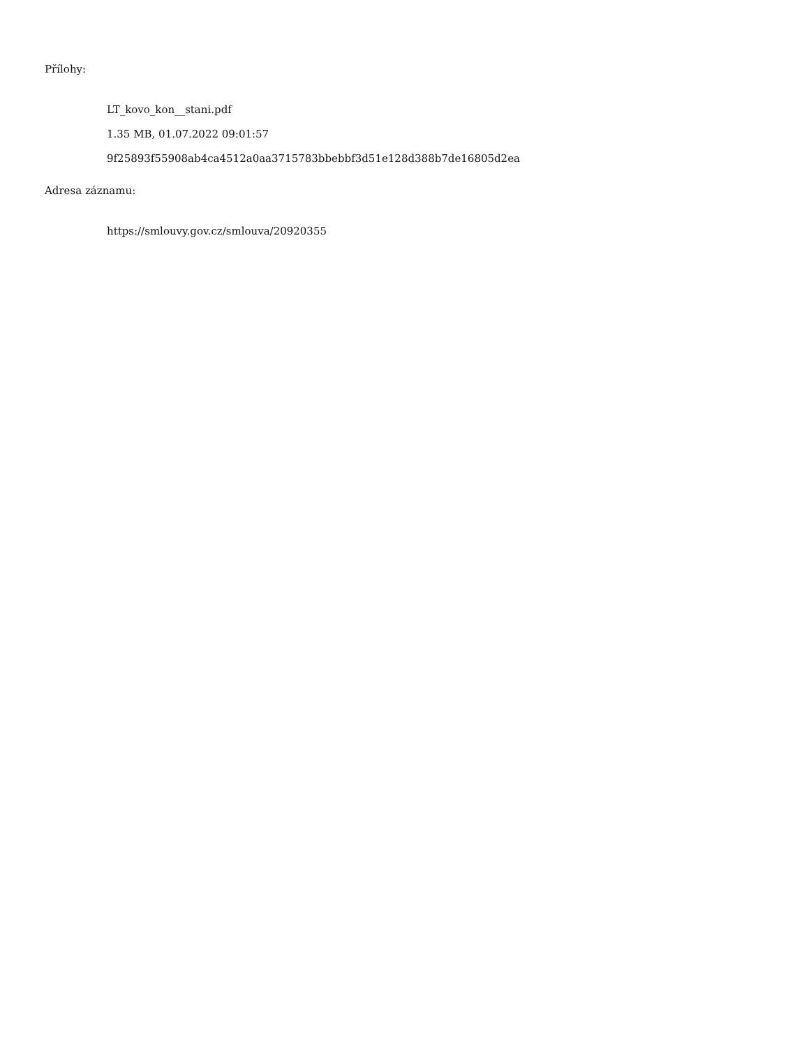Přílohy:
LT_kovo_kon__stani.pdf
1.35 MB, 01.07.2022 09:01:57
9f25893f55908ab4ca4512a0aa3715783bbebbf3d51e128d388b7de16805d2ea
Adresa záznamu:
https://smlouvy.gov.cz/smlouva/20920355